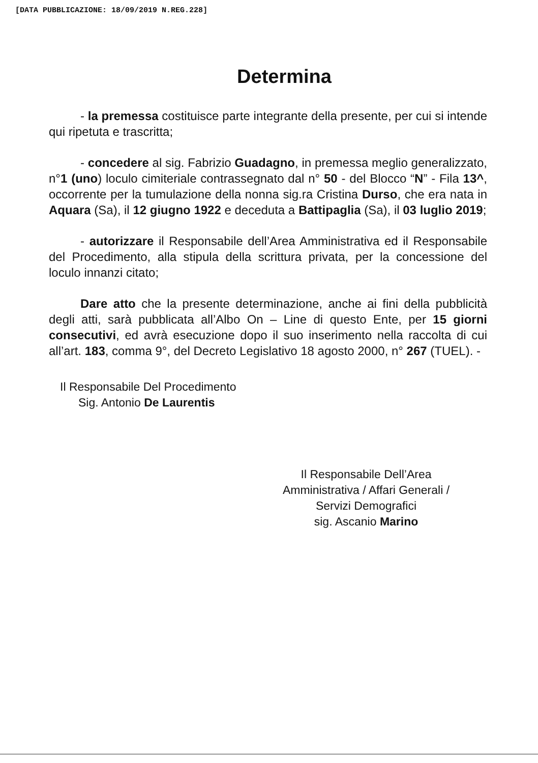[DATA PUBBLICAZIONE: 18/09/2019 N.REG.228]
Determina
- la premessa costituisce parte integrante della presente, per cui si intende qui ripetuta e trascritta;
- concedere al sig. Fabrizio Guadagno, in premessa meglio generalizzato, n°1 (uno) loculo cimiteriale contrassegnato dal n° 50 - del Blocco “N” - Fila 13^, occorrente per la tumulazione della nonna sig.ra Cristina Durso, che era nata in Aquara (Sa), il 12 giugno 1922 e deceduta a Battipaglia (Sa), il 03 luglio 2019;
- autorizzare il Responsabile dell’Area Amministrativa ed il Responsabile del Procedimento, alla stipula della scrittura privata, per la concessione del loculo innanzi citato;
Dare atto che la presente determinazione, anche ai fini della pubblicità degli atti, sarà pubblicata all’Albo On – Line di questo Ente, per 15 giorni consecutivi, ed avrà esecuzione dopo il suo inserimento nella raccolta di cui all’art. 183, comma 9°, del Decreto Legislativo 18 agosto 2000, n° 267 (TUEL). -
Il Responsabile Del Procedimento
Sig. Antonio De Laurentis
Il Responsabile Dell’Area
Amministrativa / Affari Generali /
Servizi Demografici
sig. Ascanio Marino